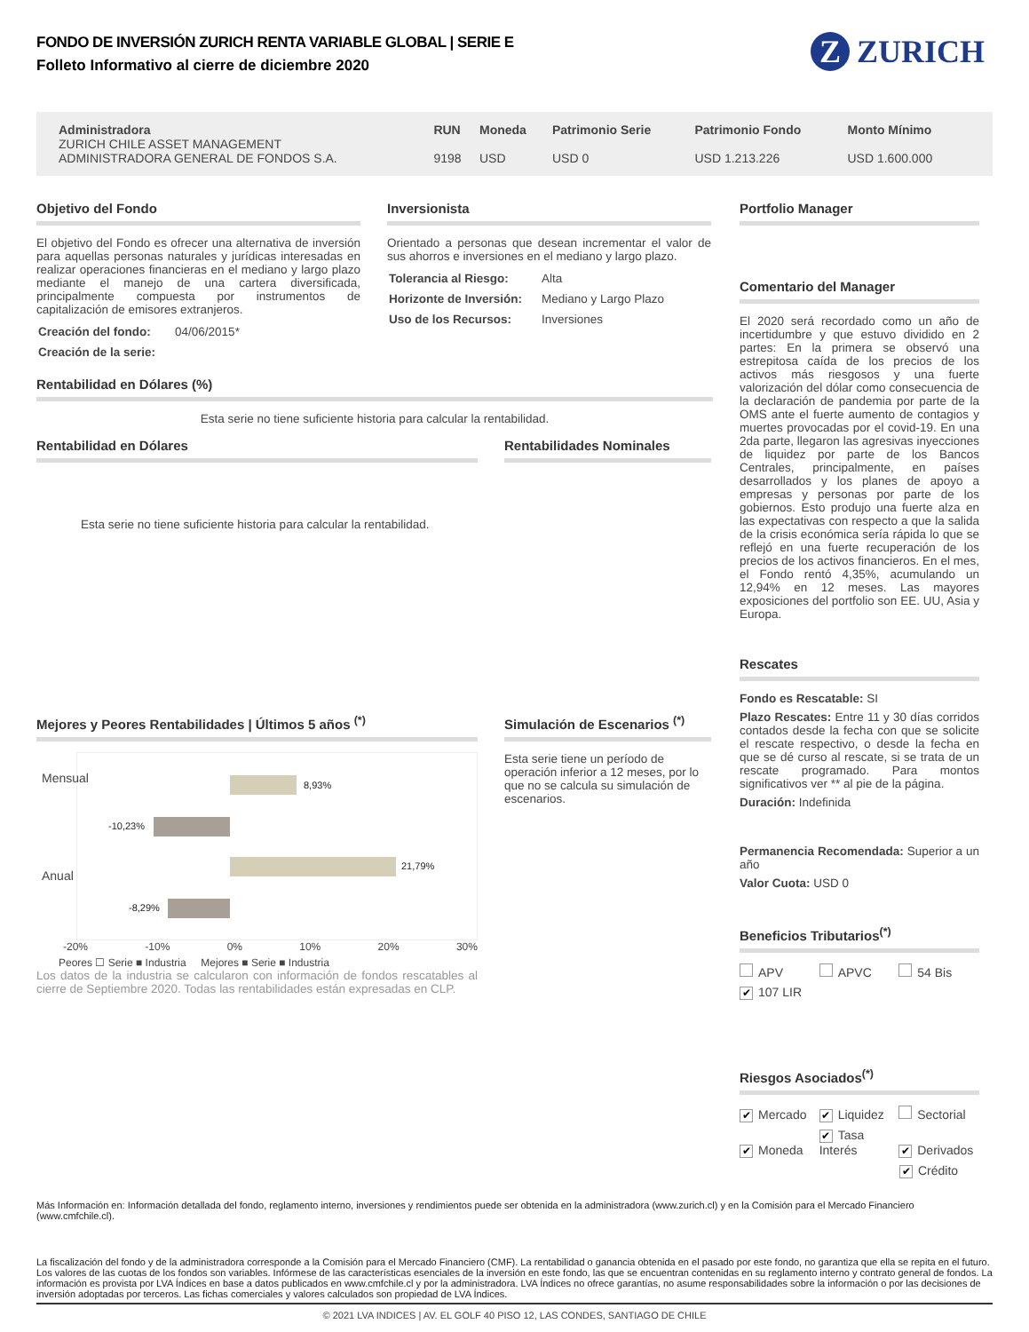FONDO DE INVERSIÓN ZURICH RENTA VARIABLE GLOBAL | SERIE E
Folleto Informativo al cierre de diciembre 2020
Z ZURICH
| Administradora | RUN | Moneda | Patrimonio Serie | Patrimonio Fondo | Monto Mínimo |
| --- | --- | --- | --- | --- | --- |
| ZURICH CHILE ASSET MANAGEMENT ADMINISTRADORA GENERAL DE FONDOS S.A. | 9198 | USD | USD 0 | USD 1.213.226 | USD 1.600.000 |
Objetivo del Fondo
El objetivo del Fondo es ofrecer una alternativa de inversión para aquellas personas naturales y jurídicas interesadas en realizar operaciones financieras en el mediano y largo plazo mediante el manejo de una cartera diversificada, principalmente compuesta por instrumentos de capitalización de emisores extranjeros.
| Creación del fondo: | 04/06/2015* |
| Creación de la serie: | |
Inversionista
Orientado a personas que desean incrementar el valor de sus ahorros e inversiones en el mediano y largo plazo.
| Tolerancia al Riesgo: | Alta |
| Horizonte de Inversión: | Mediano y Largo Plazo |
| Uso de los Recursos: | Inversiones |
Rentabilidad en Dólares (%)
Esta serie no tiene suficiente historia para calcular la rentabilidad.
Rentabilidad en Dólares
Esta serie no tiene suficiente historia para calcular la rentabilidad.
Rentabilidades Nominales
Mejores y Peores Rentabilidades | Últimos 5 años <sup>(*)</sup>
Mensual
Anual
8,93%
-10,23%
21,79%
-8,29%
-20% -10% 0% 10% 20% 30%
Peores ☐ Serie ■ Industria Mejores ■ Serie ■ Industria
Los datos de la industria se calcularon con información de fondos rescatables al cierre de Septiembre 2020. Todas las rentabilidades están expresadas en CLP.
Simulación de Escenarios <sup>(*)</sup>
Esta serie tiene un período de operación inferior a 12 meses, por lo que no se calcula su simulación de escenarios.
Portfolio Manager
Comentario del Manager
El 2020 será recordado como un año de incertidumbre y que estuvo dividido en 2 partes: En la primera se observó una estrepitosa caída de los precios de los activos más riesgosos y una fuerte valorización del dólar como consecuencia de la declaración de pandemia por parte de la OMS ante el fuerte aumento de contagios y muertes provocadas por el covid-19. En una 2da parte, llegaron las agresivas inyecciones de liquidez por parte de los Bancos Centrales, principalmente, en países desarrollados y los planes de apoyo a empresas y personas por parte de los gobiernos. Esto produjo una fuerte alza en las expectativas con respecto a que la salida de la crisis económica sería rápida lo que se reflejó en una fuerte recuperación de los precios de los activos financieros. En el mes, el Fondo rentó 4,35%, acumulando un 12,94% en 12 meses. Las mayores exposiciones del portfolio son EE. UU, Asia y Europa.
Rescates
Fondo es Rescatable: SI
Plazo Rescates: Entre 11 y 30 días corridos contados desde la fecha con que se solicite el rescate respectivo, o desde la fecha en que se dé curso al rescate, si se trata de un rescate programado. Para montos significativos ver ** al pie de la página.
Duración: Indefinida
Permanencia Recomendada: Superior a un año
Valor Cuota: USD 0
Beneficios Tributarios<sup>(*)</sup>
APV APVC 54 Bis ✔ 107 LIR
Riesgos Asociados<sup>(*)</sup>
✔ Mercado ✔ Liquidez Sectorial ✔ Moneda ✔ Tasa Interés ✔ Derivados ✔ Crédito
Más Información en: Información detallada del fondo, reglamento interno, inversiones y rendimientos puede ser obtenida en la administradora (www.zurich.cl) y en la Comisión para el Mercado Financiero (www.cmfchile.cl).
La fiscalización del fondo y de la administradora corresponde a la Comisión para el Mercado Financiero (CMF). La rentabilidad o ganancia obtenida en el pasado por este fondo, no garantiza que ella se repita en el futuro. Los valores de las cuotas de los fondos son variables. Infórmese de las características esenciales de la inversión en este fondo, las que se encuentran contenidas en su reglamento interno y contrato general de fondos. La información es provista por LVA Índices en base a datos publicados en www.cmfchile.cl y por la administradora. LVA Índices no ofrece garantías, no asume responsabilidades sobre la información o por las decisiones de inversión adoptadas por terceros. Las fichas comerciales y valores calculados son propiedad de LVA Índices.
© 2021 LVA INDICES | AV. EL GOLF 40 PISO 12, LAS CONDES, SANTIAGO DE CHILE